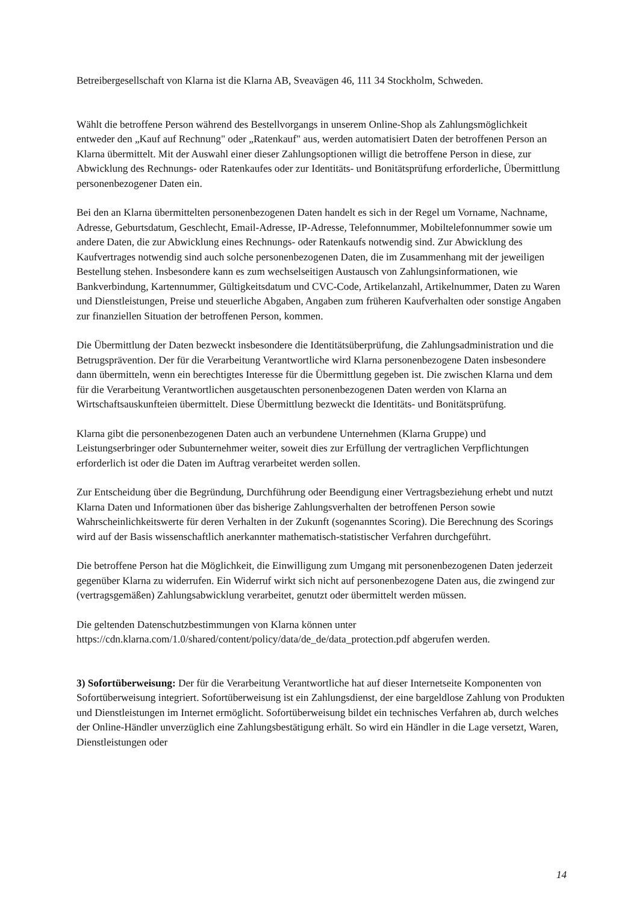Betreibergesellschaft von Klarna ist die Klarna AB, Sveavägen 46, 111 34 Stockholm, Schweden.
Wählt die betroffene Person während des Bestellvorgangs in unserem Online-Shop als Zahlungsmöglichkeit entweder den „Kauf auf Rechnung" oder „Ratenkauf" aus, werden automatisiert Daten der betroffenen Person an Klarna übermittelt. Mit der Auswahl einer dieser Zahlungsoptionen willigt die betroffene Person in diese, zur Abwicklung des Rechnungs- oder Ratenkaufes oder zur Identitäts- und Bonitätsprüfung erforderliche, Übermittlung personenbezogener Daten ein.
Bei den an Klarna übermittelten personenbezogenen Daten handelt es sich in der Regel um Vorname, Nachname, Adresse, Geburtsdatum, Geschlecht, Email-Adresse, IP-Adresse, Telefonnummer, Mobiltelefonnummer sowie um andere Daten, die zur Abwicklung eines Rechnungs- oder Ratenkaufs notwendig sind. Zur Abwicklung des Kaufvertrages notwendig sind auch solche personenbezogenen Daten, die im Zusammenhang mit der jeweiligen Bestellung stehen. Insbesondere kann es zum wechselseitigen Austausch von Zahlungsinformationen, wie Bankverbindung, Kartennummer, Gültigkeitsdatum und CVC-Code, Artikelanzahl, Artikelnummer, Daten zu Waren und Dienstleistungen, Preise und steuerliche Abgaben, Angaben zum früheren Kaufverhalten oder sonstige Angaben zur finanziellen Situation der betroffenen Person, kommen.
Die Übermittlung der Daten bezweckt insbesondere die Identitätsüberprüfung, die Zahlungsadministration und die Betrugsprävention. Der für die Verarbeitung Verantwortliche wird Klarna personenbezogene Daten insbesondere dann übermitteln, wenn ein berechtigtes Interesse für die Übermittlung gegeben ist. Die zwischen Klarna und dem für die Verarbeitung Verantwortlichen ausgetauschten personenbezogenen Daten werden von Klarna an Wirtschaftsauskunfteien übermittelt. Diese Übermittlung bezweckt die Identitäts- und Bonitätsprüfung.
Klarna gibt die personenbezogenen Daten auch an verbundene Unternehmen (Klarna Gruppe) und Leistungserbringer oder Subunternehmer weiter, soweit dies zur Erfüllung der vertraglichen Verpflichtungen erforderlich ist oder die Daten im Auftrag verarbeitet werden sollen.
Zur Entscheidung über die Begründung, Durchführung oder Beendigung einer Vertragsbeziehung erhebt und nutzt Klarna Daten und Informationen über das bisherige Zahlungsverhalten der betroffenen Person sowie Wahrscheinlichkeitswerte für deren Verhalten in der Zukunft (sogenanntes Scoring). Die Berechnung des Scorings wird auf der Basis wissenschaftlich anerkannter mathematisch-statistischer Verfahren durchgeführt.
Die betroffene Person hat die Möglichkeit, die Einwilligung zum Umgang mit personenbezogenen Daten jederzeit gegenüber Klarna zu widerrufen. Ein Widerruf wirkt sich nicht auf personenbezogene Daten aus, die zwingend zur (vertragsgemäßen) Zahlungsabwicklung verarbeitet, genutzt oder übermittelt werden müssen.
Die geltenden Datenschutzbestimmungen von Klarna können unter https://cdn.klarna.com/1.0/shared/content/policy/data/de_de/data_protection.pdf abgerufen werden.
3) Sofortüberweisung: Der für die Verarbeitung Verantwortliche hat auf dieser Internetseite Komponenten von Sofortüberweisung integriert. Sofortüberweisung ist ein Zahlungsdienst, der eine bargeldlose Zahlung von Produkten und Dienstleistungen im Internet ermöglicht. Sofortüberweisung bildet ein technisches Verfahren ab, durch welches der Online-Händler unverzüglich eine Zahlungsbestätigung erhält. So wird ein Händler in die Lage versetzt, Waren, Dienstleistungen oder
14